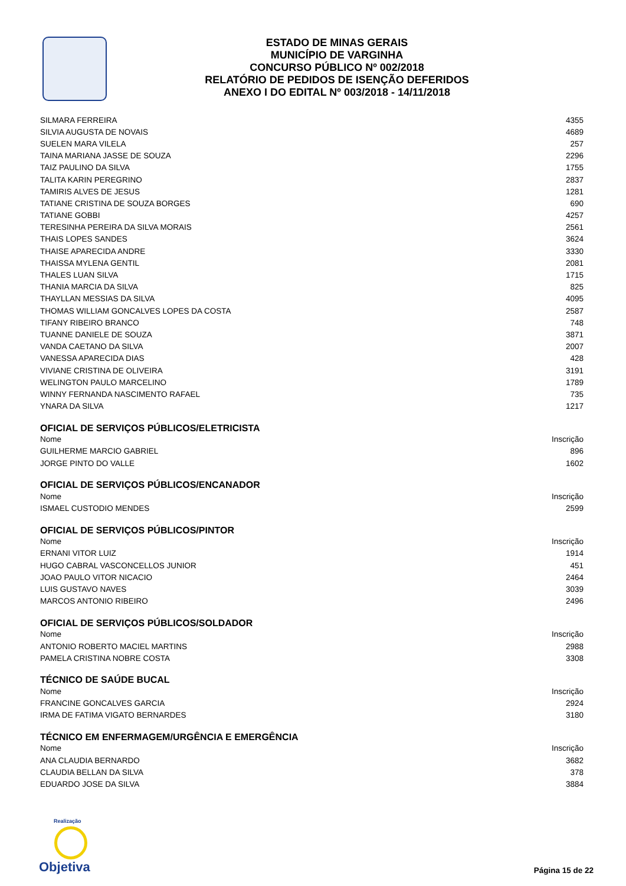ESTADO DE MINAS GERAIS
MUNICÍPIO DE VARGINHA
CONCURSO PÚBLICO Nº 002/2018
RELATÓRIO DE PEDIDOS DE ISENÇÃO DEFERIDOS
ANEXO I DO EDITAL Nº 003/2018 - 14/11/2018
| SILMARA FERREIRA | 4355 |
| SILVIA AUGUSTA DE NOVAIS | 4689 |
| SUELEN MARA VILELA | 257 |
| TAINA MARIANA JASSE DE SOUZA | 2296 |
| TAIZ PAULINO DA SILVA | 1755 |
| TALITA KARIN PEREGRINO | 2837 |
| TAMIRIS ALVES DE JESUS | 1281 |
| TATIANE CRISTINA DE SOUZA BORGES | 690 |
| TATIANE GOBBI | 4257 |
| TERESINHA PEREIRA DA SILVA MORAIS | 2561 |
| THAIS LOPES SANDES | 3624 |
| THAISE APARECIDA ANDRE | 3330 |
| THAISSA MYLENA GENTIL | 2081 |
| THALES LUAN SILVA | 1715 |
| THANIA MARCIA DA SILVA | 825 |
| THAYLLAN MESSIAS DA SILVA | 4095 |
| THOMAS WILLIAM GONCALVES LOPES DA COSTA | 2587 |
| TIFANY RIBEIRO BRANCO | 748 |
| TUANNE DANIELE DE SOUZA | 3871 |
| VANDA CAETANO DA SILVA | 2007 |
| VANESSA APARECIDA DIAS | 428 |
| VIVIANE CRISTINA DE OLIVEIRA | 3191 |
| WELINGTON PAULO MARCELINO | 1789 |
| WINNY FERNANDA NASCIMENTO RAFAEL | 735 |
| YNARA DA SILVA | 1217 |
| OFICIAL DE SERVIÇOS PÚBLICOS/ELETRICISTA | |
| Nome | Inscrição |
| GUILHERME MARCIO GABRIEL | 896 |
| JORGE PINTO DO VALLE | 1602 |
| OFICIAL DE SERVIÇOS PÚBLICOS/ENCANADOR | |
| Nome | Inscrição |
| ISMAEL CUSTODIO MENDES | 2599 |
| OFICIAL DE SERVIÇOS PÚBLICOS/PINTOR | |
| Nome | Inscrição |
| ERNANI VITOR LUIZ | 1914 |
| HUGO CABRAL VASCONCELLOS JUNIOR | 451 |
| JOAO PAULO VITOR NICACIO | 2464 |
| LUIS GUSTAVO NAVES | 3039 |
| MARCOS ANTONIO RIBEIRO | 2496 |
| OFICIAL DE SERVIÇOS PÚBLICOS/SOLDADOR | |
| Nome | Inscrição |
| ANTONIO ROBERTO MACIEL MARTINS | 2988 |
| PAMELA CRISTINA NOBRE COSTA | 3308 |
| TÉCNICO DE SAÚDE BUCAL | |
| Nome | Inscrição |
| FRANCINE GONCALVES GARCIA | 2924 |
| IRMA DE FATIMA VIGATO BERNARDES | 3180 |
| TÉCNICO EM ENFERMAGEM/URGÊNCIA E EMERGÊNCIA | |
| Nome | Inscrição |
| ANA CLAUDIA BERNARDO | 3682 |
| CLAUDIA BELLAN DA SILVA | 378 |
| EDUARDO JOSE DA SILVA | 3884 |
Realização
Objetiva
Página 15 de 22